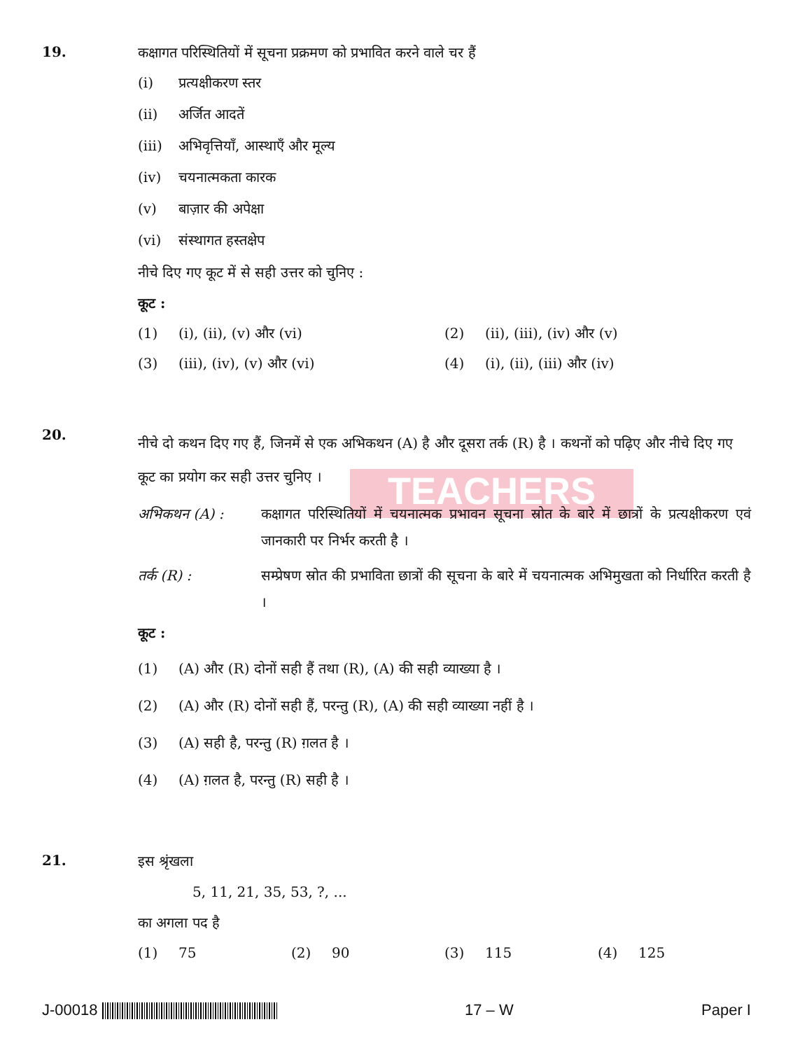TEACHERS
19.
कक्षागत परिस्थितियों में सूचना प्रक्रमण को प्रभावित करने वाले चर हैं
(i) प्रत्यक्षीकरण स्तर
(ii) अर्जित आदतें
(iii) अभिवृत्तियाँ, आस्थाएँ और मूल्य
(iv) चयनात्मकता कारक
(v) बाज़ार की अपेक्षा
(vi) संस्थागत हस्तक्षेप
नीचे दिए गए कूट में से सही उत्तर को चुनिए :
कूट :
(1) (i), (ii), (v) और (vi)
(2) (ii), (iii), (iv) और (v)
(3) (iii), (iv), (v) और (vi)
(4) (i), (ii), (iii) और (iv)
20.
नीचे दो कथन दिए गए हैं, जिनमें से एक अभिकथन (A) है और दूसरा तर्क (R) है । कथनों को पढ़िए और नीचे दिए गए कूट का प्रयोग कर सही उत्तर चुनिए ।
अभिकथन (A) : कक्षागत परिस्थितियों में चयनात्मक प्रभावन सूचना स्रोत के बारे में छात्रों के प्रत्यक्षीकरण एवं जानकारी पर निर्भर करती है ।
तर्क (R) : सम्प्रेषण स्रोत की प्रभाविता छात्रों की सूचना के बारे में चयनात्मक अभिमुखता को निर्धारित करती है ।
कूट :
(1) (A) और (R) दोनों सही हैं तथा (R), (A) की सही व्याख्या है ।
(2) (A) और (R) दोनों सही हैं, परन्तु (R), (A) की सही व्याख्या नहीं है ।
(3) (A) सही है, परन्तु (R) ग़लत है ।
(4) (A) ग़लत है, परन्तु (R) सही है ।
21.
इस श्रृंखला
5, 11, 21, 35, 53, ?, ...
का अगला पद है
(1) 75
(2) 90
(3) 115
(4) 125
J-00018 17 – W Paper I